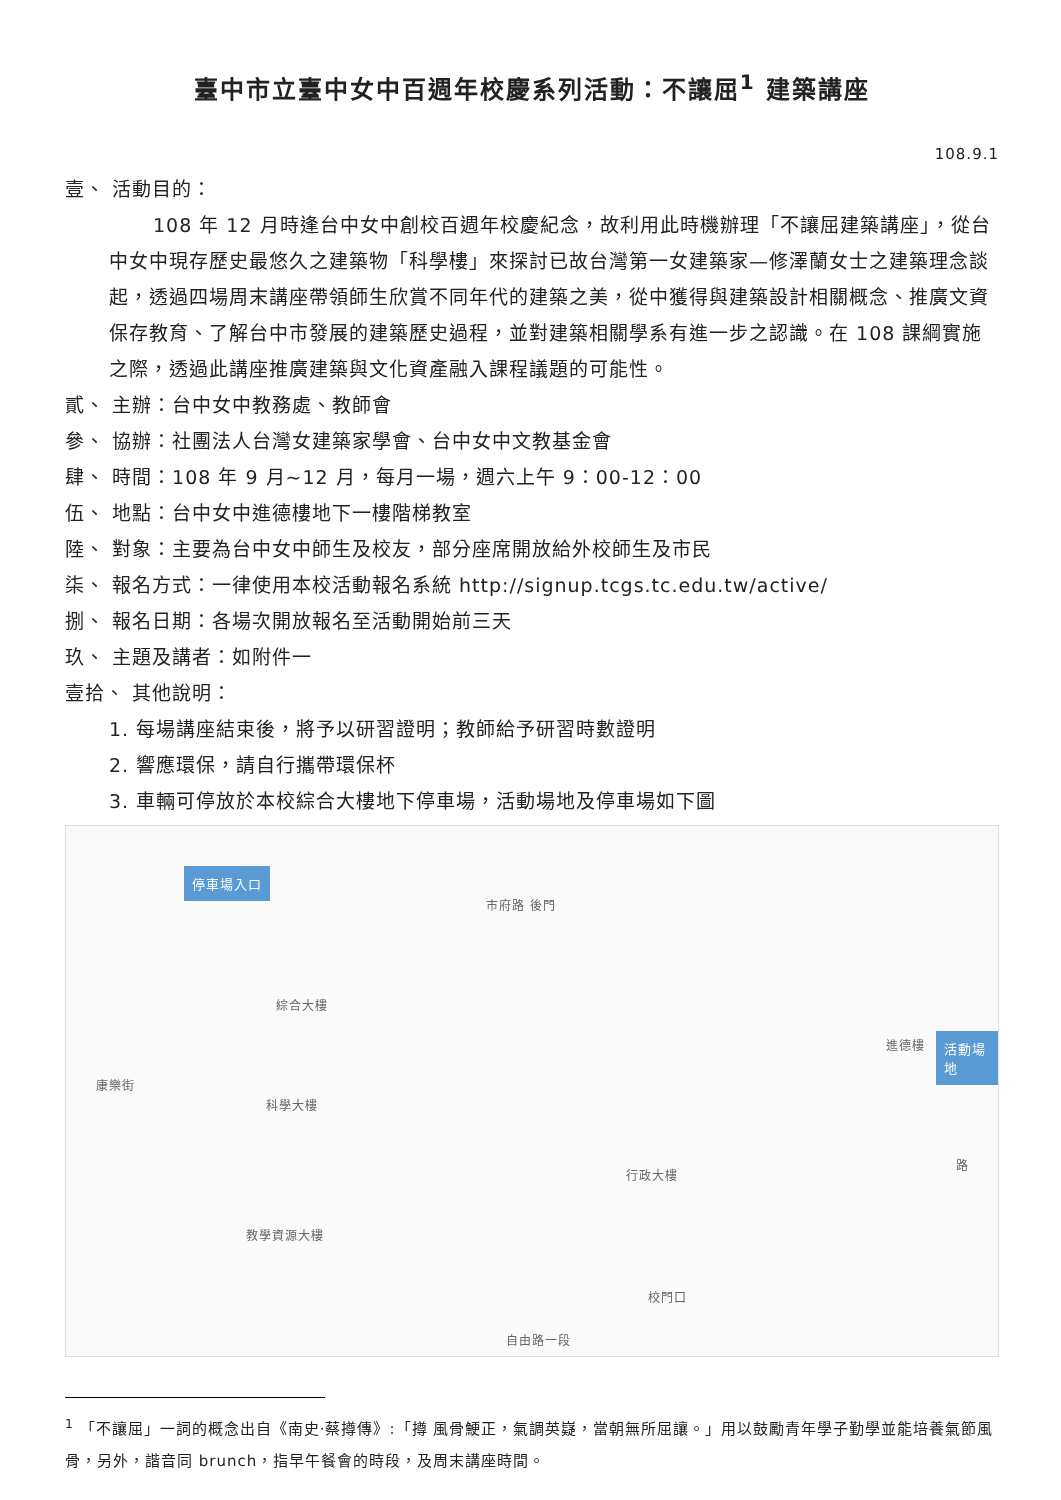臺中市立臺中女中百週年校慶系列活動：不讓屈<sup>1</sup> 建築講座
108.9.1
壹、 活動目的：
108 年 12 月時逢台中女中創校百週年校慶紀念，故利用此時機辦理「不讓屈建築講座」，從台中女中現存歷史最悠久之建築物「科學樓」來探討已故台灣第一女建築家—修澤蘭女士之建築理念談起，透過四場周末講座帶領師生欣賞不同年代的建築之美，從中獲得與建築設計相關概念、推廣文資保存教育、了解台中市發展的建築歷史過程，並對建築相關學系有進一步之認識。在 108 課綱實施之際，透過此講座推廣建築與文化資產融入課程議題的可能性。
貳、 主辦：台中女中教務處、教師會
參、 協辦：社團法人台灣女建築家學會、台中女中文教基金會
肆、 時間：108 年 9 月~12 月，每月一場，週六上午 9：00-12：00
伍、 地點：台中女中進德樓地下一樓階梯教室
陸、 對象：主要為台中女中師生及校友，部分座席開放給外校師生及市民
柒、 報名方式：一律使用本校活動報名系統 http://signup.tcgs.tc.edu.tw/active/
捌、 報名日期：各場次開放報名至活動開始前三天
玖、 主題及講者：如附件一
壹拾、 其他說明：
1. 每場講座結束後，將予以研習證明；教師給予研習時數證明
2. 響應環保，請自行攜帶環保杯
3. 車輛可停放於本校綜合大樓地下停車場，活動場地及停車場如下圖
停車場入口
市府路 後門
綜合大樓
科學大樓
教學資源大樓
行政大樓
進德樓
康樂街
路
校門口
自由路一段
活動場地
<sup>1</sup> 「不讓屈」一詞的概念出自《南史·蔡撙傳》:「撙 風骨鯁正，氣調英嶷，當朝無所屈讓。」用以鼓勵青年學子勤學並能培養氣節風骨，另外，諧音同 brunch，指早午餐會的時段，及周末講座時間。